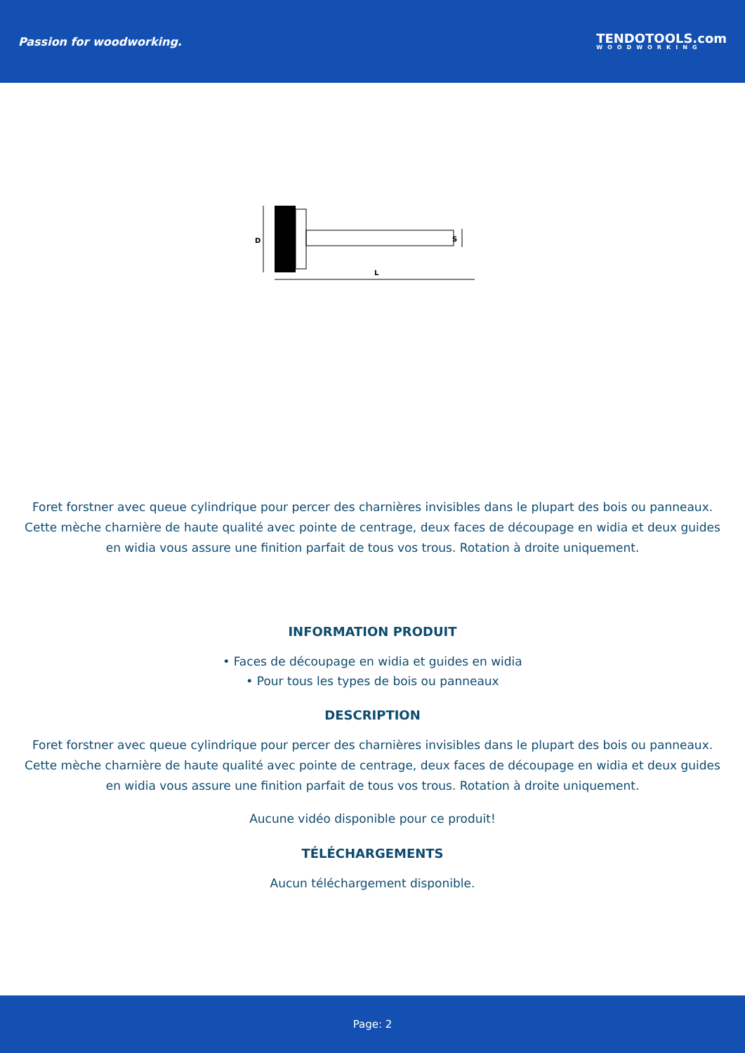Passion for woodworking.
TENDOTOOLS.com
WOODWORKING
D
S
L
Foret forstner avec queue cylindrique pour percer des charnières invisibles dans le plupart des bois ou panneaux. Cette mèche charnière de haute qualité avec pointe de centrage, deux faces de découpage en widia et deux guides en widia vous assure une finition parfait de tous vos trous. Rotation à droite uniquement.
INFORMATION PRODUIT
• Faces de découpage en widia et guides en widia
• Pour tous les types de bois ou panneaux
DESCRIPTION
Foret forstner avec queue cylindrique pour percer des charnières invisibles dans le plupart des bois ou panneaux. Cette mèche charnière de haute qualité avec pointe de centrage, deux faces de découpage en widia et deux guides en widia vous assure une finition parfait de tous vos trous. Rotation à droite uniquement.
Aucune vidéo disponible pour ce produit!
TÉLÉCHARGEMENTS
Aucun téléchargement disponible.
Page: 2